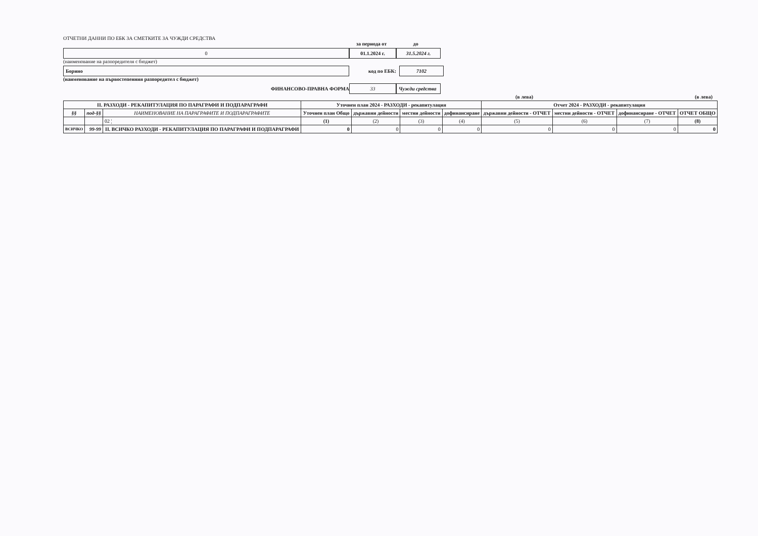ОТЧЕТНИ ДАННИ ПО ЕБК ЗА СМЕТКИТЕ ЗА ЧУЖДИ СРЕДСТВА
за периода от до
0 01.1.2024 г. 31.5.2024 г.
(наименование на разпоредителя с бюджет)
Борино код по ЕБК: 7102
(наименование на първостепенния разпоредител с бюджет)
ФИНАНСОВО-ПРАВНА ФОРМА 33 Чужди средства
(в лева) (в лева)
| II. РАЗХОДИ - РЕКАПИТУЛАЦИЯ ПО ПАРАГРАФИ И ПОДПАРАГРАФИ | | | Уточнен план 2024 - РАЗХОДИ - рекапитулация | | | | Отчет 2024 - РАЗХОДИ - рекапитулация | | | |
| --- | --- | --- | --- | --- | --- | --- | --- | --- | --- | --- |
| §§ | под-§§ | НАИМЕНОВАНИЕ НА ПАРАГРАФИТЕ И ПОДПАРАГРАФИТЕ | Уточнен план Общо | държавни дейности | местни дейности | дофинансиране | държавни дейности - ОТЧЕТ | местни дейности - ОТЧЕТ | дофинансиране - ОТЧЕТ | ОТЧЕТ ОБЩО |
| | | 02 ¦ | (1) | (2) | (3) | (4) | (5) | (6) | (7) | (8) |
| ВСИЧКО | 99-99 | II. ВСИЧКО РАЗХОДИ - РЕКАПИТУЛАЦИЯ ПО ПАРАГРАФИ И ПОДПАРАГРАФИ | 0 | 0 | 0 | 0 | 0 | 0 | 0 | 0 |